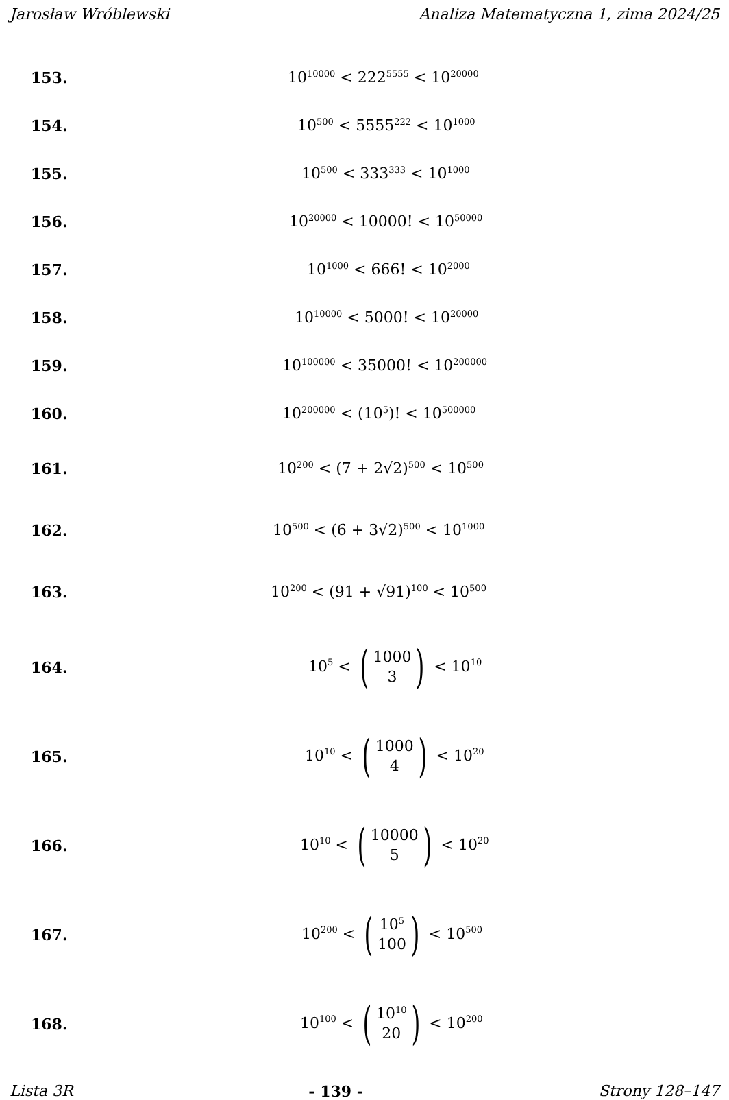Jarosław Wróblewski Analiza Matematyczna 1, zima 2024/25
153. 10<sup>10000</sup> < 222<sup>5555</sup> < 10<sup>20000</sup>
154. 10<sup>500</sup> < 5555<sup>222</sup> < 10<sup>1000</sup>
155. 10<sup>500</sup> < 333<sup>333</sup> < 10<sup>1000</sup>
156. 10<sup>20000</sup> < 10000! < 10<sup>50000</sup>
157. 10<sup>1000</sup> < 666! < 10<sup>2000</sup>
158. 10<sup>10000</sup> < 5000! < 10<sup>20000</sup>
159. 10<sup>100000</sup> < 35000! < 10<sup>200000</sup>
160. 10<sup>200000</sup> < (10<sup>5</sup>)! < 10<sup>500000</sup>
161. 10<sup>200</sup> < (7 + 2√2)<sup>500</sup> < 10<sup>500</sup>
162. 10<sup>500</sup> < (6 + 3√2)<sup>500</sup> < 10<sup>1000</sup>
163. 10<sup>200</sup> < (91 + √91)<sup>100</sup> < 10<sup>500</sup>
164. 10<sup>5</sup> < (1000 3) < 10<sup>10</sup>
165. 10<sup>10</sup> < (1000 4) < 10<sup>20</sup>
166. 10<sup>10</sup> < (10000 5) < 10<sup>20</sup>
167. 10<sup>200</sup> < (10<sup>5</sup> 100) < 10<sup>500</sup>
168. 10<sup>100</sup> < (10<sup>10</sup> 20) < 10<sup>200</sup>
Lista 3R - 139 - Strony 128–147